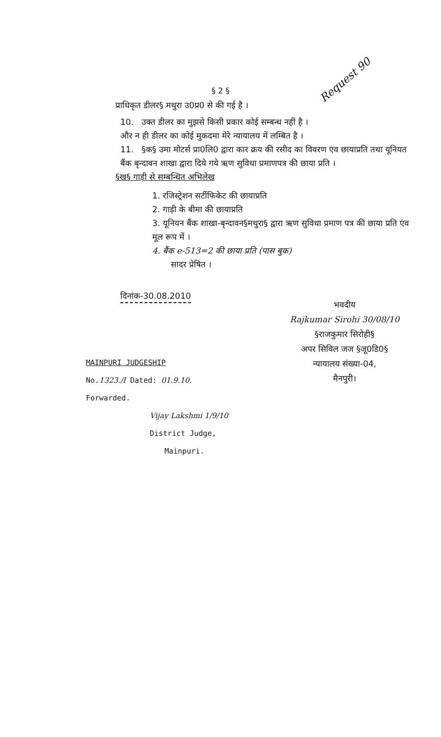Request 90
§ 2 §
प्राधिकृत डीलर§ मथुरा उ0प्र0 से की गई है ।
10. उक्त डीलर का मुझसे किसी प्रकार कोई सम्बन्ध नहीं है ।
और न ही डीलर का कोई मुकदमा मेरे न्यायालय में लम्बित है ।
11. §क§ उमा मोटर्स प्रा0लि0 द्वारा कार क्रय की रसीद का विवरण एंव छायाप्रति तथा यूनियत बैंक बृन्दावन शाखा द्वारा दिये गये ऋण सुविधा प्रमाणपत्र की छाया प्रति ।
§ख§ गाड़ी से सम्बन्धित अभिलेख
1. रजिस्ट्रेशन सर्टीफिकेट की छायाप्रति
2. गाड़ी के बीमा की छायाप्रति
3. यूनियन बैंक शाखा-बृन्दावन§मथुरा§ द्वारा ऋण सुविधा प्रमाण पत्र की छाया प्रति एंव मूल रूप में ।
4. बैंक e-513=2 की छाया प्रति (पास बुक)
सादर प्रेषित ।
दिनांक-30.08.2010
भवदीय
Rajkumar Sirohi 30/08/10
§राजकुमार सिरोही§
अपर सिविल जज §जू0डि0§
न्यायालय संख्या-04,
मैनपुरी।
MAINPURI JUDGESHIP
No.1323./I Dated: 01.9.10.
Forwarded.
Vijay Lakshmi 1/9/10
District Judge,
Mainpuri.